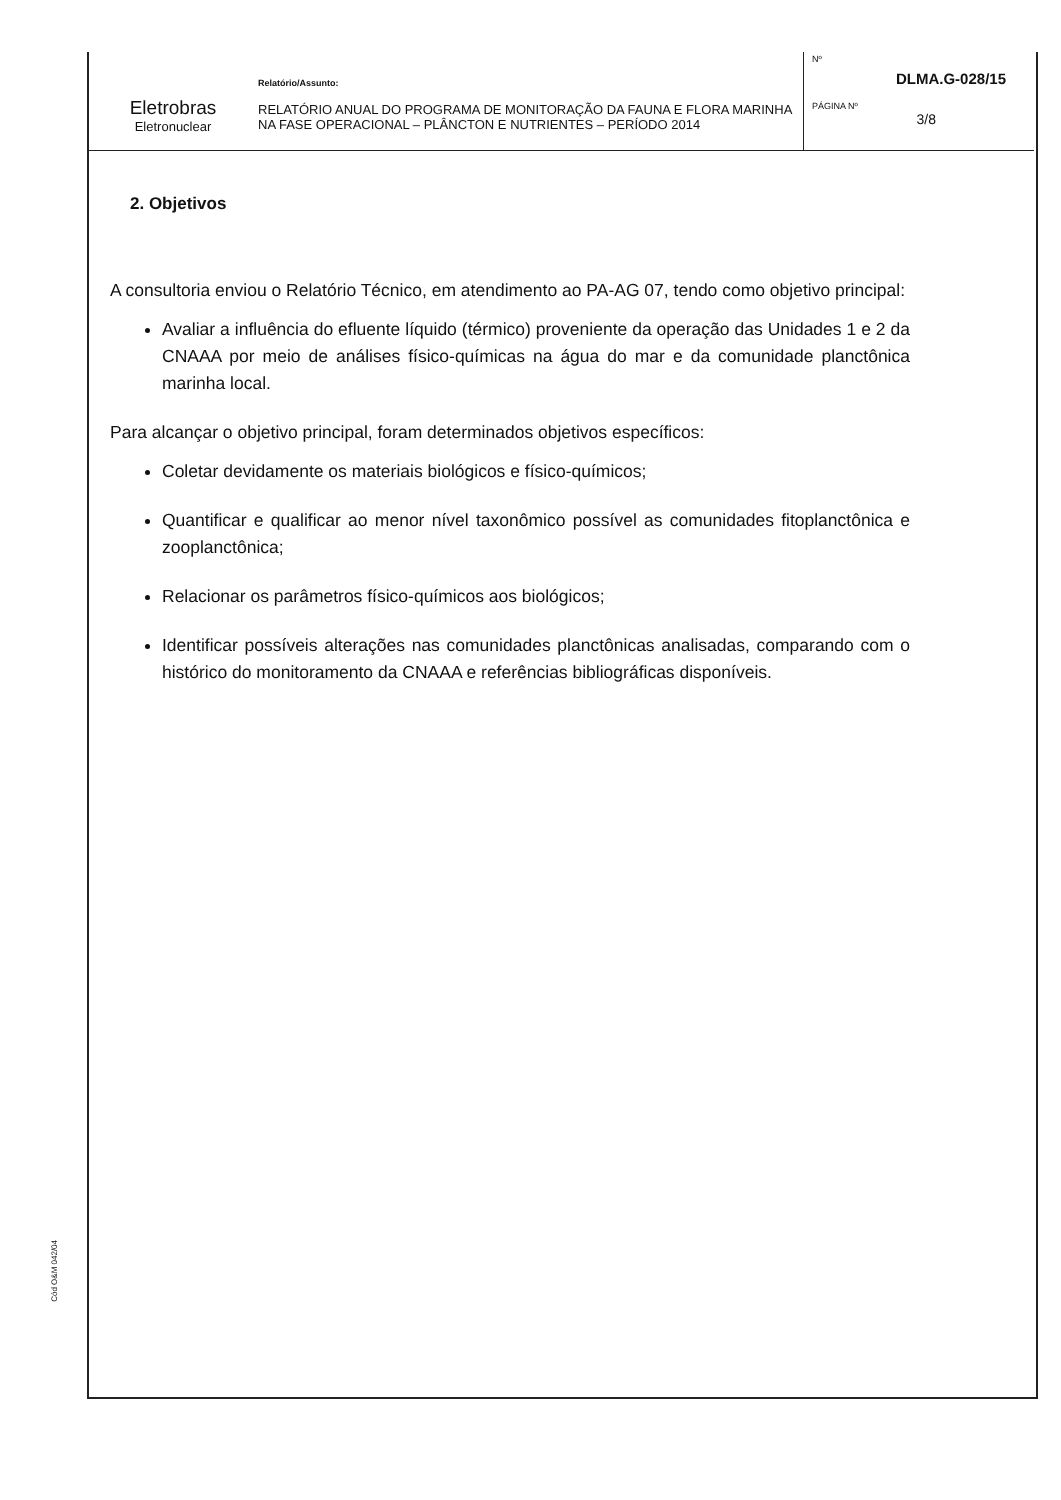Eletrobras
Eletronuclear
Relatório/Assunto:
RELATÓRIO ANUAL DO PROGRAMA DE MONITORAÇÃO DA FAUNA E FLORA MARINHA NA FASE OPERACIONAL – PLÂNCTON E NUTRIENTES – PERÍODO 2014
Nº
DLMA.G-028/15
PÁGINA Nº
3/8
2. Objetivos
A consultoria enviou o Relatório Técnico, em atendimento ao PA-AG 07, tendo como objetivo principal:
Avaliar a influência do efluente líquido (térmico) proveniente da operação das Unidades 1 e 2 da CNAAA por meio de análises físico-químicas na água do mar e da comunidade planctônica marinha local.
Para alcançar o objetivo principal, foram determinados objetivos específicos:
Coletar devidamente os materiais biológicos e físico-químicos;
Quantificar e qualificar ao menor nível taxonômico possível as comunidades fitoplanctônica e zooplanctônica;
Relacionar os parâmetros físico-químicos aos biológicos;
Identificar possíveis alterações nas comunidades planctônicas analisadas, comparando com o histórico do monitoramento da CNAAA e referências bibliográficas disponíveis.
Cód O&M 042/04